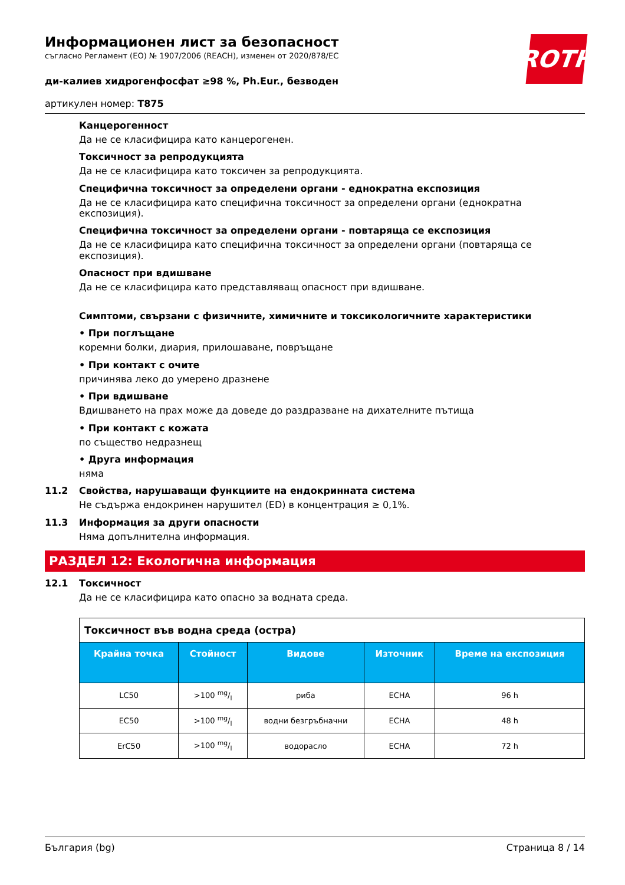ROTH
Информационен лист за безопасност
съгласно Регламент (ЕО) № 1907/2006 (REACH), изменен от 2020/878/ЕС
ди-калиев хидрогенфосфат ≥98 %, Ph.Eur., безводен
артикулен номер: T875
Канцерогенност
Да не се класифицира като канцерогенен.
Токсичност за репродукцията
Да не се класифицира като токсичен за репродукцията.
Специфична токсичност за определени органи - еднократна експозиция
Да не се класифицира като специфична токсичност за определени органи (еднократна експозиция).
Специфична токсичност за определени органи - повтаряща се експозиция
Да не се класифицира като специфична токсичност за определени органи (повтаряща се експозиция).
Опасност при вдишване
Да не се класифицира като представляващ опасност при вдишване.
Симптоми, свързани с физичните, химичните и токсикологичните характеристики
• При поглъщане
коремни болки, диария, прилошаване, повръщане
• При контакт с очите
причинява леко до умерено дразнене
• При вдишване
Вдишването на прах може да доведе до раздразване на дихателните пътища
• При контакт с кожата
по същество недразнещ
• Друга информация
няма
11.2 Свойства, нарушаващи функциите на ендокринната система
Не съдържа ендокринен нарушител (ED) в концентрация ≥ 0,1%.
11.3 Информация за други опасности
Няма допълнителна информация.
РАЗДЕЛ 12: Екологична информация
12.1 Токсичност
Да не се класифицира като опасно за водната среда.
| Токсичност във водна среда (остра) | | | | |
| Крайна точка | Стойност | Видове | Източник | Време на експозиция |
| LC50 | >100 mg/l | риба | ECHA | 96 h |
| EC50 | >100 mg/l | водни безгръбначни | ECHA | 48 h |
| ErC50 | >100 mg/l | водорасло | ECHA | 72 h |
България (bg) Страница 8 / 14